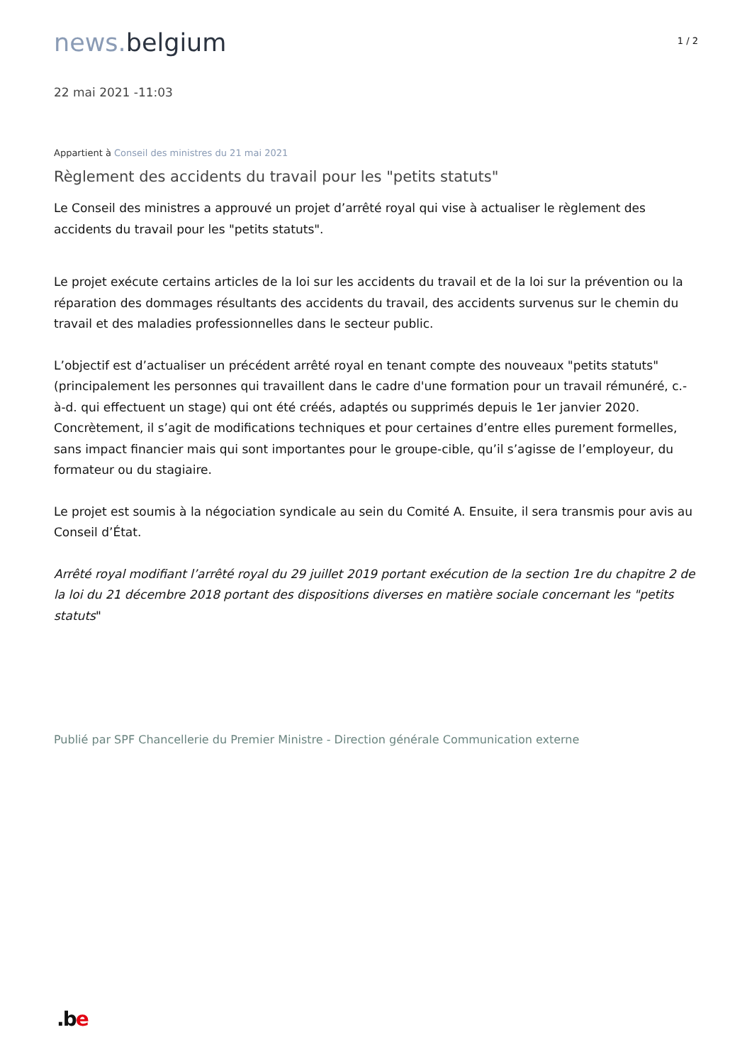news. belgium
1 / 2
22 mai 2021 -11:03
Appartient à Conseil des ministres du 21 mai 2021
Règlement des accidents du travail pour les "petits statuts"
Le Conseil des ministres a approuvé un projet d’arrêté royal qui vise à actualiser le règlement des accidents du travail pour les "petits statuts".
Le projet exécute certains articles de la loi sur les accidents du travail et de la loi sur la prévention ou la réparation des dommages résultants des accidents du travail, des accidents survenus sur le chemin du travail et des maladies professionnelles dans le secteur public.
L’objectif est d’actualiser un précédent arrêté royal en tenant compte des nouveaux "petits statuts" (principalement les personnes qui travaillent dans le cadre d'une formation pour un travail rémunéré, c.-à-d. qui effectuent un stage) qui ont été créés, adaptés ou supprimés depuis le 1er janvier 2020. Concrètement, il s’agit de modifications techniques et pour certaines d’entre elles purement formelles, sans impact financier mais qui sont importantes pour le groupe-cible, qu’il s’agisse de l’employeur, du formateur ou du stagiaire.
Le projet est soumis à la négociation syndicale au sein du Comité A. Ensuite, il sera transmis pour avis au Conseil d’État.
Arrêté royal modifiant l’arrêté royal du 29 juillet 2019 portant exécution de la section 1re du chapitre 2 de la loi du 21 décembre 2018 portant des dispositions diverses en matière sociale concernant les "petits statuts"
Publié par SPF Chancellerie du Premier Ministre - Direction générale Communication externe
.be